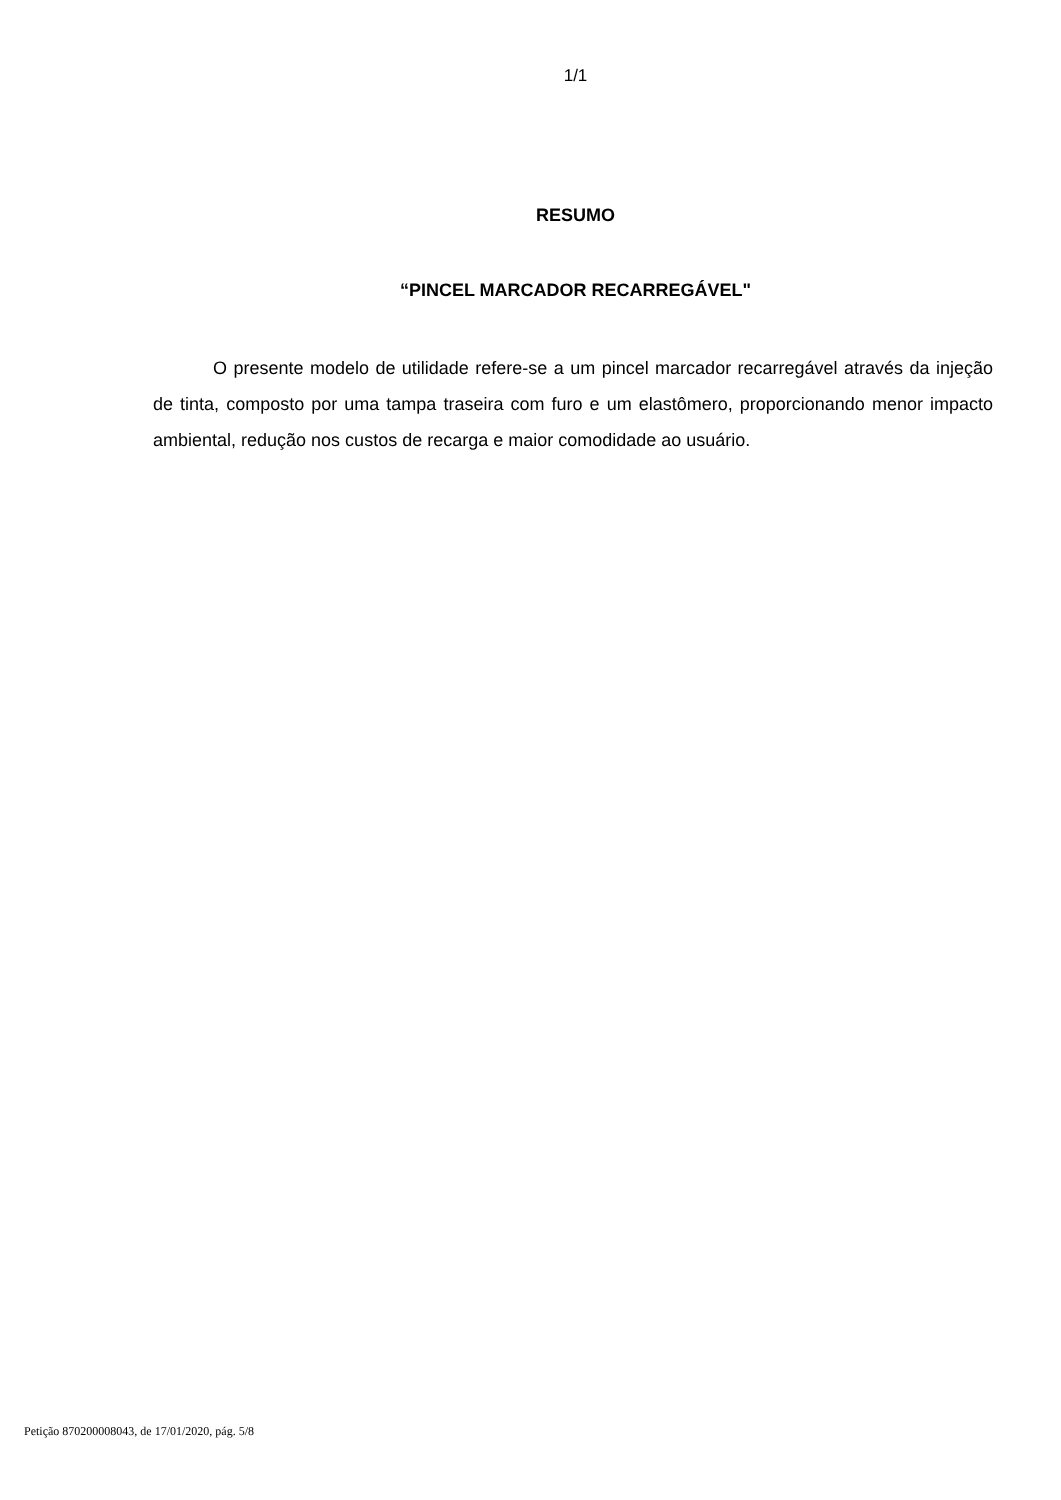1/1
RESUMO
“PINCEL MARCADOR RECARREGÁVEL"
O presente modelo de utilidade refere-se a um pincel marcador recarregável através da injeção de tinta, composto por uma tampa traseira com furo e um elastômero, proporcionando menor impacto ambiental, redução nos custos de recarga e maior comodidade ao usuário.
Petição 870200008043, de 17/01/2020, pág. 5/8